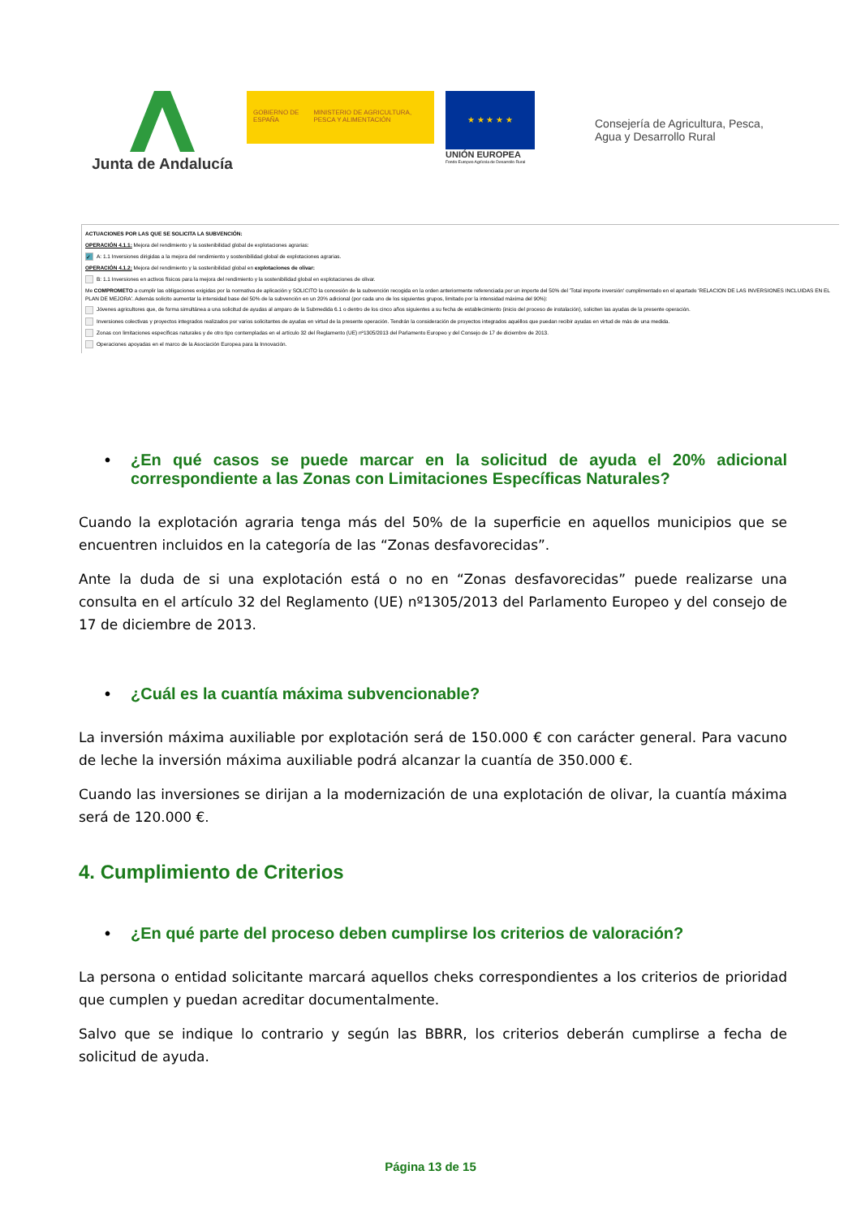Junta de Andalucía
GOBIERNO DE ESPAÑA MINISTERIO DE AGRICULTURA, PESCA Y ALIMENTACIÓN
★ ★ ★ ★ ★
UNIÓN EUROPEA
Fondo Europeo Agrícola de Desarrollo Rural
Consejería de Agricultura, Pesca,
Agua y Desarrollo Rural
ACTUACIONES POR LAS QUE SE SOLICITA LA SUBVENCIÓN:
OPERACIÓN 4.1.1: Mejora del rendimiento y la sostenibilidad global de explotaciones agrarias:
✓ A: 1.1 Inversiones dirigidas a la mejora del rendimiento y sostenibilidad global de explotaciones agrarias.
OPERACIÓN 4.1.2: Mejora del rendimiento y la sostenibilidad global en explotaciones de olivar:
B: 1.1 Inversiones en activos físicos para la mejora del rendimiento y la sostenibilidad global en explotaciones de olivar.
Me COMPROMETO a cumplir las obligaciones exigidas por la normativa de aplicación y SOLICITO la concesión de la subvención recogida en la orden anteriormente referenciada por un importe del 50% del 'Total importe inversión' cumplimentado en el apartado 'RELACION DE LAS INVERSIONES INCLUIDAS EN EL PLAN DE MEJORA'. Además solicito aumentar la intensidad base del 50% de la subvención en un 20% adicional (por cada uno de los siguientes grupos, limitado por la intensidad máxima del 90%):
Jóvenes agricultores que, de forma simultánea a una solicitud de ayudas al amparo de la Submedida 6.1 o dentro de los cinco años siguientes a su fecha de establecimiento (inicio del proceso de instalación), soliciten las ayudas de la presente operación.
Inversiones colectivas y proyectos integrados realizados por varios solicitantes de ayudas en virtud de la presente operación. Tendrán la consideración de proyectos integrados aquéllos que puedan recibir ayudas en virtud de más de una medida.
Zonas con limitaciones específicas naturales y de otro tipo contempladas en el artículo 32 del Reglamento (UE) nº1305/2013 del Parlamento Europeo y del Consejo de 17 de diciembre de 2013.
Operaciones apoyadas en el marco de la Asociación Europea para la Innovación.
• ¿En qué casos se puede marcar en la solicitud de ayuda el 20% adicional correspondiente a las Zonas con Limitaciones Específicas Naturales?
Cuando la explotación agraria tenga más del 50% de la superficie en aquellos municipios que se encuentren incluidos en la categoría de las “Zonas desfavorecidas”.
Ante la duda de si una explotación está o no en “Zonas desfavorecidas” puede realizarse una consulta en el artículo 32 del Reglamento (UE) nº1305/2013 del Parlamento Europeo y del consejo de 17 de diciembre de 2013.
• ¿Cuál es la cuantía máxima subvencionable?
La inversión máxima auxiliable por explotación será de 150.000 € con carácter general. Para vacuno de leche la inversión máxima auxiliable podrá alcanzar la cuantía de 350.000 €.
Cuando las inversiones se dirijan a la modernización de una explotación de olivar, la cuantía máxima será de 120.000 €.
4. Cumplimiento de Criterios
• ¿En qué parte del proceso deben cumplirse los criterios de valoración?
La persona o entidad solicitante marcará aquellos cheks correspondientes a los criterios de prioridad que cumplen y puedan acreditar documentalmente.
Salvo que se indique lo contrario y según las BBRR, los criterios deberán cumplirse a fecha de solicitud de ayuda.
Página 13 de 15